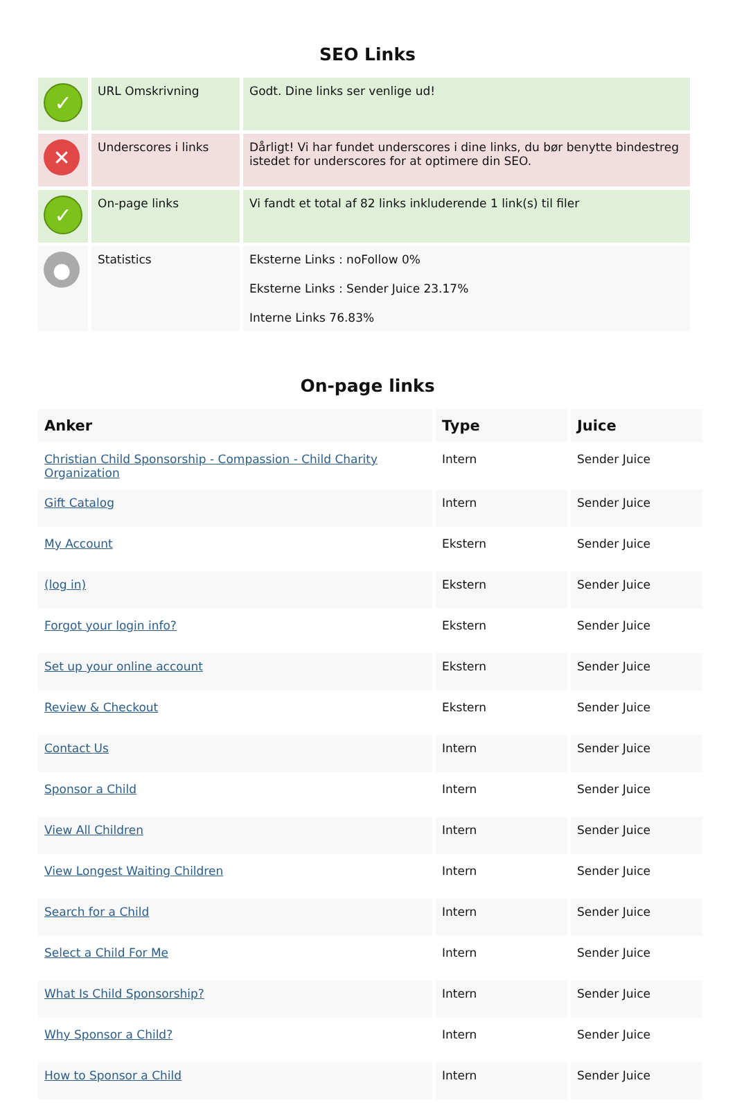SEO Links
| ✓ | URL Omskrivning | Godt. Dine links ser venlige ud! |
| ✕ | Underscores i links | Dårligt! Vi har fundet underscores i dine links, du bør benytte bindestreg istedet for underscores for at optimere din SEO. |
| ✓ | On-page links | Vi fandt et total af 82 links inkluderende 1 link(s) til filer |
| ● | Statistics | Eksterne Links : noFollow 0% Eksterne Links : Sender Juice 23.17% Interne Links 76.83% |
On-page links
| Anker | Type | Juice |
| --- | --- | --- |
| Christian Child Sponsorship - Compassion - Child Charity Organization | Intern | Sender Juice |
| Gift Catalog | Intern | Sender Juice |
| My Account | Ekstern | Sender Juice |
| (log in) | Ekstern | Sender Juice |
| Forgot your login info? | Ekstern | Sender Juice |
| Set up your online account | Ekstern | Sender Juice |
| Review & Checkout | Ekstern | Sender Juice |
| Contact Us | Intern | Sender Juice |
| Sponsor a Child | Intern | Sender Juice |
| View All Children | Intern | Sender Juice |
| View Longest Waiting Children | Intern | Sender Juice |
| Search for a Child | Intern | Sender Juice |
| Select a Child For Me | Intern | Sender Juice |
| What Is Child Sponsorship? | Intern | Sender Juice |
| Why Sponsor a Child? | Intern | Sender Juice |
| How to Sponsor a Child | Intern | Sender Juice |